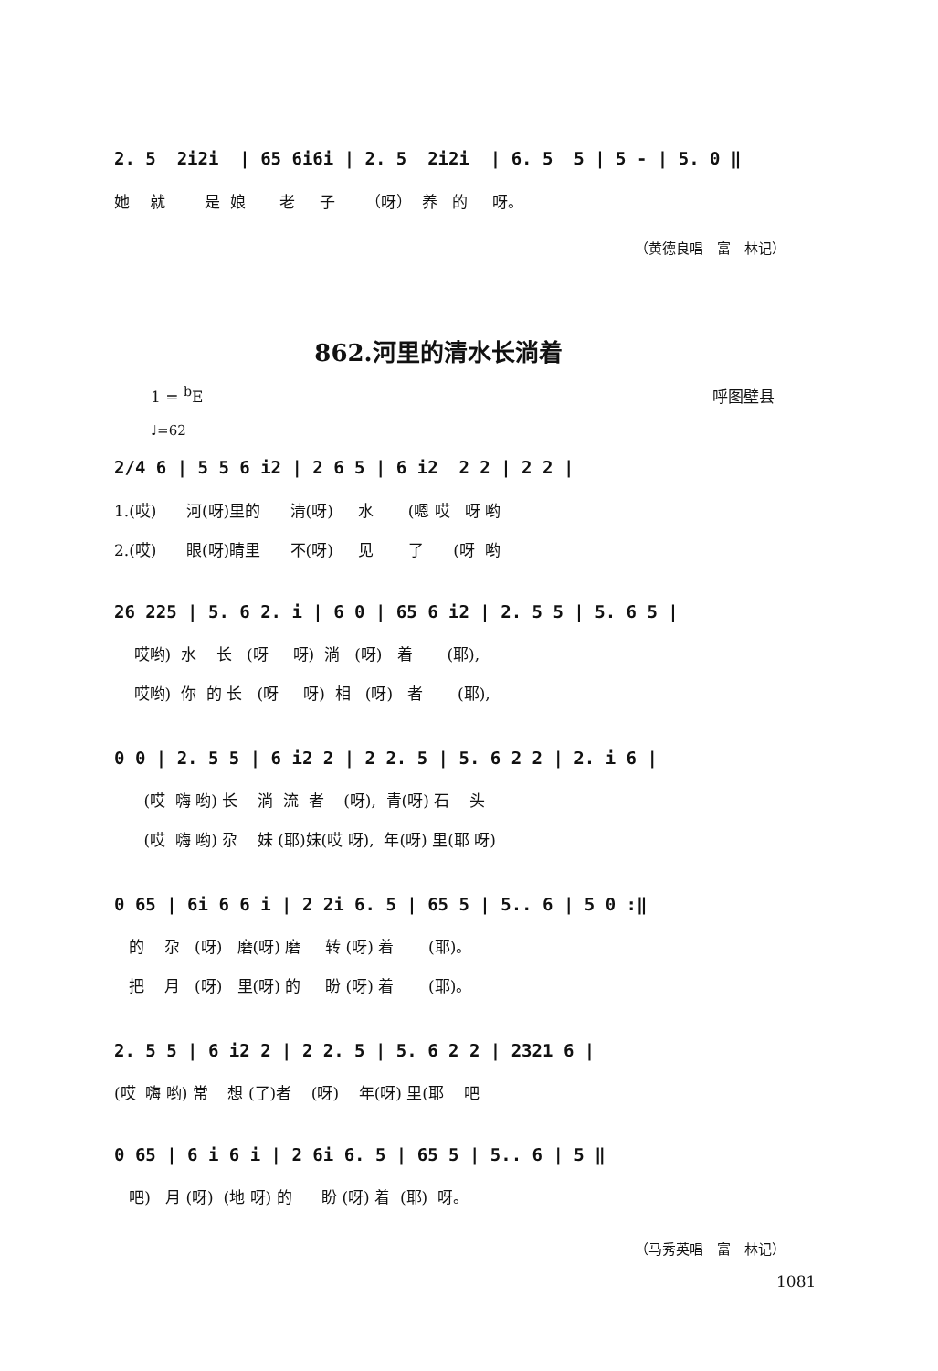2. 5 2i2i | 65 6i6i | 2. 5 2i2i | 6. 5 5 | 5 - | 5. 0 ‖
她 就 是 娘 老 子 （呀） 养 的 呀。
（黄德良唱　富　林记）
862.河里的清水长淌着
1 = <sup>b</sup>E 呼图壁县
♩=62
2/4 6 | 5 5 6 i2 | 2 6 5 | 6 i2 2 2 | 2 2 |
1.(哎) 河(呀)里的 清(呀) 水 (嗯 哎 呀 哟
2.(哎) 眼(呀)睛里 不(呀) 见 了 (呀 哟
26 225 | 5. 6 2. i | 6 0 | 65 6 i2 | 2. 5 5 | 5. 6 5 |
哎哟) 水 长 (呀 呀) 淌 (呀) 着 (耶),
哎哟) 你 的 长 (呀 呀) 相 (呀) 者 (耶),
0 0 | 2. 5 5 | 6 i2 2 | 2 2. 5 | 5. 6 2 2 | 2. i 6 |
(哎 嗨 哟) 长 淌 流 者 (呀), 青(呀) 石 头
(哎 嗨 哟) 尕 妹 (耶)妹(哎 呀), 年(呀) 里(耶 呀)
0 65 | 6i 6 6 i | 2 2i 6. 5 | 65 5 | 5.. 6 | 5 0 :‖
的 尕 (呀) 磨(呀) 磨 转 (呀) 着 (耶)。
把 月 (呀) 里(呀) 的 盼 (呀) 着 (耶)。
2. 5 5 | 6 i2 2 | 2 2. 5 | 5. 6 2 2 | 2321 6 |
(哎 嗨 哟) 常 想 (了)者 (呀) 年(呀) 里(耶 吧
0 65 | 6 i 6 i | 2 6i 6. 5 | 65 5 | 5.. 6 | 5 ‖
吧) 月 (呀) (地 呀) 的 盼 (呀) 着 (耶) 呀。
（马秀英唱　富　林记）
1081